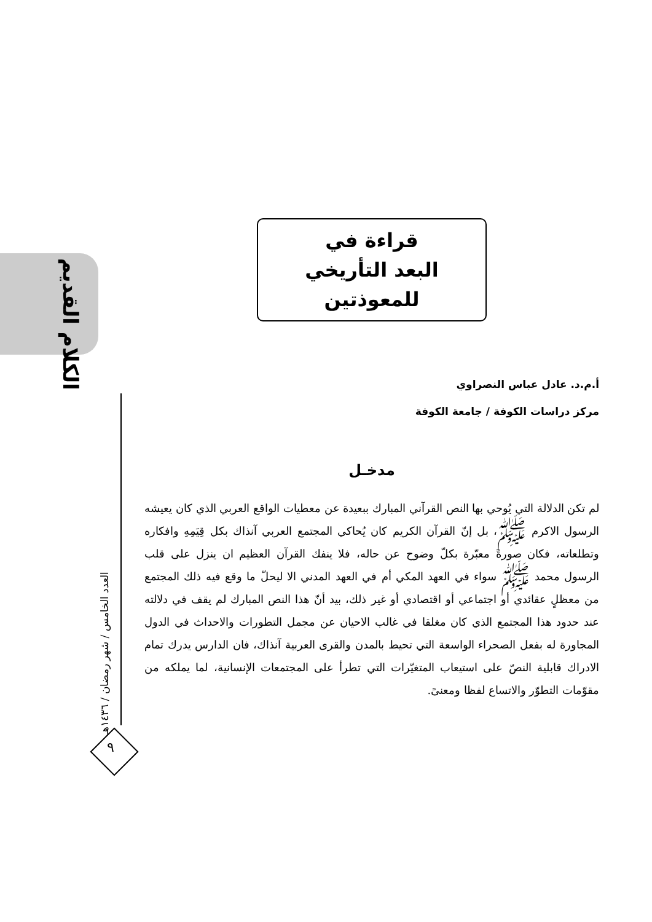الكلام القديم
العدد الخامس / شهر رمضان / ١٤٣٦هـ
٩
قراءة في
البعد التأريخي للمعوذتين
أ.م.د. عادل عباس النصراوي
مركز دراسات الكوفة / جامعة الكوفة
مدخـل
لم تكن الدلالة التي يُوحي بها النص القرآني المبارك ببعيدة عن معطيات الواقع العربي الذي كان يعيشه الرسول الاكرم ﷺ، بل إنّ القرآن الكريم كان يُحاكي المجتمع العربي آنذاك بكل قِيَمِهِ وافكاره وتطلعاته، فكان صورةً معبّرة بكلّ وضوح عن حاله، فلا ينفك القرآن العظيم ان ينزل على قلب الرسول محمد ﷺ سواء في العهد المكي أم في العهد المدني الا ليحلّ ما وقع فيه ذلك المجتمع من معظلٍ عقائدي أو اجتماعي أو اقتصادي أو غير ذلك، بيد أنّ هذا النص المبارك لم يقف في دلالته عند حدود هذا المجتمع الذي كان مغلقا في غالب الاحيان عن مجمل التطورات والاحداث في الدول المجاورة له بفعل الصحراء الواسعة التي تحيط بالمدن والقرى العربية آنذاك، فان الدارس يدرك تمام الادراك قابلية النصّ على استيعاب المتغيّرات التي تطرأ على المجتمعات الإنسانية، لما يملكه من مقوّمات التطوّر والاتساع لفظا ومعنىً.